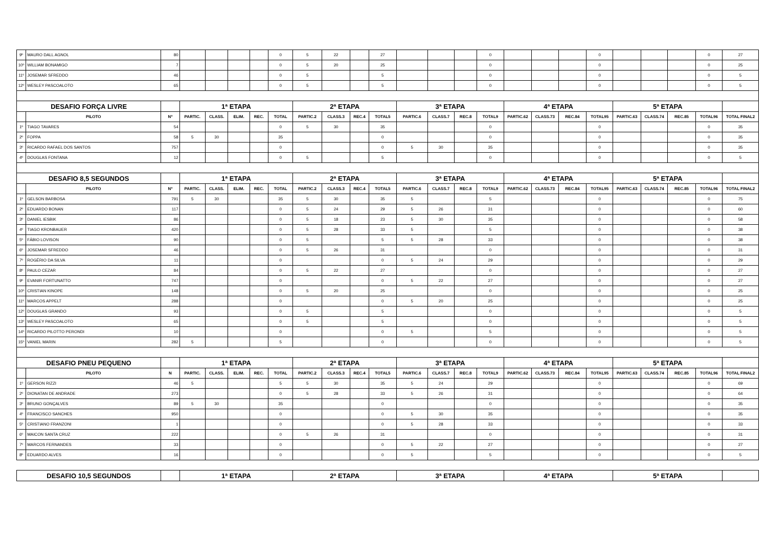| 9º | MAURO DALL AGNOL | 80 | | | | | 0 | 5 | 22 | | 27 | | | | 0 | | | | 0 | | | | 0 | 27 |
| 10º | WILLIAM BONAMIGO | 7 | | | | | 0 | 5 | 20 | | 25 | | | | 0 | | | | 0 | | | | 0 | 25 |
| 11º | JOSEMAR SFREDDO | 46 | | | | | 0 | 5 | | | 5 | | | | 0 | | | | 0 | | | | 0 | 5 |
| 12º | WESLEY PASCOALOTO | 65 | | | | | 0 | 5 | | | 5 | | | | 0 | | | | 0 | | | | 0 | 5 |
| DESAFIO FORÇA LIVRE | | | 1ª ETAPA | | | | | 2ª ETAPA | | | | 3ª ETAPA | | | | 4ª ETAPA | | | | 5ª ETAPA | | | | |
| | PILOTO | Nº | PARTIC. | CLASS. | ELIM. | REC. | TOTAL | PARTIC.2 | CLASS.3 | REC.4 | TOTAL5 | PARTIC.6 | CLASS.7 | REC.8 | TOTAL9 | PARTIC.62 | CLASS.73 | REC.84 | TOTAL95 | PARTIC.63 | CLASS.74 | REC.85 | TOTAL96 | TOTAL FINAL2 |
| 1º | TIAGO TAVARES | 54 | | | | | 0 | 5 | 30 | | 35 | | | | 0 | | | | 0 | | | | 0 | 35 |
| 2º | FOPPA | 58 | 5 | 30 | | | 35 | | | | 0 | | | | 0 | | | | 0 | | | | 0 | 35 |
| 3º | RICARDO RAFAEL DOS SANTOS | 757 | | | | | 0 | | | | 0 | 5 | 30 | | 35 | | | | 0 | | | | 0 | 35 |
| 4º | DOUGLAS FONTANA | 12 | | | | | 0 | 5 | | | 5 | | | | 0 | | | | 0 | | | | 0 | 5 |
| DESAFIO 8,5 SEGUNDOS | | | 1ª ETAPA | | | | | 2ª ETAPA | | | | 3ª ETAPA | | | | 4ª ETAPA | | | | 5ª ETAPA | | | | |
| | PILOTO | Nº | PARTIC. | CLASS. | ELIM. | REC. | TOTAL | PARTIC.2 | CLASS.3 | REC.4 | TOTAL5 | PARTIC.6 | CLASS.7 | REC.8 | TOTAL9 | PARTIC.62 | CLASS.73 | REC.84 | TOTAL95 | PARTIC.63 | CLASS.74 | REC.85 | TOTAL96 | TOTAL FINAL2 |
| 1º | GELSON BARBOSA | 791 | 5 | 30 | | | 35 | 5 | 30 | | 35 | 5 | | | 5 | | | | 0 | | | | 0 | 75 |
| 2º | EDUARDO BONAN | 117 | | | | | 0 | 5 | 24 | | 29 | 5 | 26 | | 31 | | | | 0 | | | | 0 | 60 |
| 3º | DANIEL IESBIK | 86 | | | | | 0 | 5 | 18 | | 23 | 5 | 30 | | 35 | | | | 0 | | | | 0 | 58 |
| 4º | TIAGO KRONBAUER | 420 | | | | | 0 | 5 | 28 | | 33 | 5 | | | 5 | | | | 0 | | | | 0 | 38 |
| 5º | FÁBIO LOVISON | 90 | | | | | 0 | 5 | | | 5 | 5 | 28 | | 33 | | | | 0 | | | | 0 | 38 |
| 6º | JOSEMAR SFREDDO | 46 | | | | | 0 | 5 | 26 | | 31 | | | | 0 | | | | 0 | | | | 0 | 31 |
| 7º | ROGÉRIO DA SILVA | 11 | | | | | 0 | | | | 0 | 5 | 24 | | 29 | | | | 0 | | | | 0 | 29 |
| 8º | PAULO CEZAR | 84 | | | | | 0 | 5 | 22 | | 27 | | | | 0 | | | | 0 | | | | 0 | 27 |
| 9º | EVANIR FORTUNATTO | 747 | | | | | 0 | | | | 0 | 5 | 22 | | 27 | | | | 0 | | | | 0 | 27 |
| 10º | CRISTIAN KINOPE | 148 | | | | | 0 | 5 | 20 | | 25 | | | | 0 | | | | 0 | | | | 0 | 25 |
| 11º | MARCOS APPELT | 288 | | | | | 0 | | | | 0 | 5 | 20 | | 25 | | | | 0 | | | | 0 | 25 |
| 12º | DOUGLAS GRANDO | 93 | | | | | 0 | 5 | | | 5 | | | | 0 | | | | 0 | | | | 0 | 5 |
| 13º | WESLEY PASCOALOTO | 65 | | | | | 0 | 5 | | | 5 | | | | 0 | | | | 0 | | | | 0 | 5 |
| 14º | RICARDO PILOTTO PERONDI | 10 | | | | | 0 | | | | 0 | 5 | | | 5 | | | | 0 | | | | 0 | 5 |
| 15º | VANIEL MARIN | 282 | 5 | | | | 5 | | | | 0 | | | | 0 | | | | 0 | | | | 0 | 5 |
| DESAFIO PNEU PEQUENO | | | 1ª ETAPA | | | | | 2ª ETAPA | | | | 3ª ETAPA | | | | 4ª ETAPA | | | | 5ª ETAPA | | | | |
| | PILOTO | N | PARTIC. | CLASS. | ELIM. | REC. | TOTAL | PARTIC.2 | CLASS.3 | REC.4 | TOTAL5 | PARTIC.6 | CLASS.7 | REC.8 | TOTAL9 | PARTIC.62 | CLASS.73 | REC.84 | TOTAL95 | PARTIC.63 | CLASS.74 | REC.85 | TOTAL96 | TOTAL FINAL2 |
| 1º | GERSON RIZZI | 46 | 5 | | | | 5 | 5 | 30 | | 35 | 5 | 24 | | 29 | | | | 0 | | | | 0 | 69 |
| 2º | DIONATAN DE ANDRADE | 273 | | | | | 0 | 5 | 28 | | 33 | 5 | 26 | | 31 | | | | 0 | | | | 0 | 64 |
| 3º | BRUNO GONÇALVES | 89 | 5 | 30 | | | 35 | | | | 0 | | | | 0 | | | | 0 | | | | 0 | 35 |
| 4º | FRANCISCO SANCHES | 950 | | | | | 0 | | | | 0 | 5 | 30 | | 35 | | | | 0 | | | | 0 | 35 |
| 5º | CRISTIANO FRANZONI | 1 | | | | | 0 | | | | 0 | 5 | 28 | | 33 | | | | 0 | | | | 0 | 33 |
| 6º | MAICON SANTA CRUZ | 222 | | | | | 0 | 5 | 26 | | 31 | | | | 0 | | | | 0 | | | | 0 | 31 |
| 7º | MARCOS FERNANDES | 33 | | | | | 0 | | | | 0 | 5 | 22 | | 27 | | | | 0 | | | | 0 | 27 |
| 8º | EDUARDO ALVES | 16 | | | | | 0 | | | | 0 | 5 | | | 5 | | | | 0 | | | | 0 | 5 |
| DESAFIO 10,5 SEGUNDOS | | | 1ª ETAPA | | | | | 2ª ETAPA | | | | 3ª ETAPA | | | | 4ª ETAPA | | | | 5ª ETAPA | | | | |